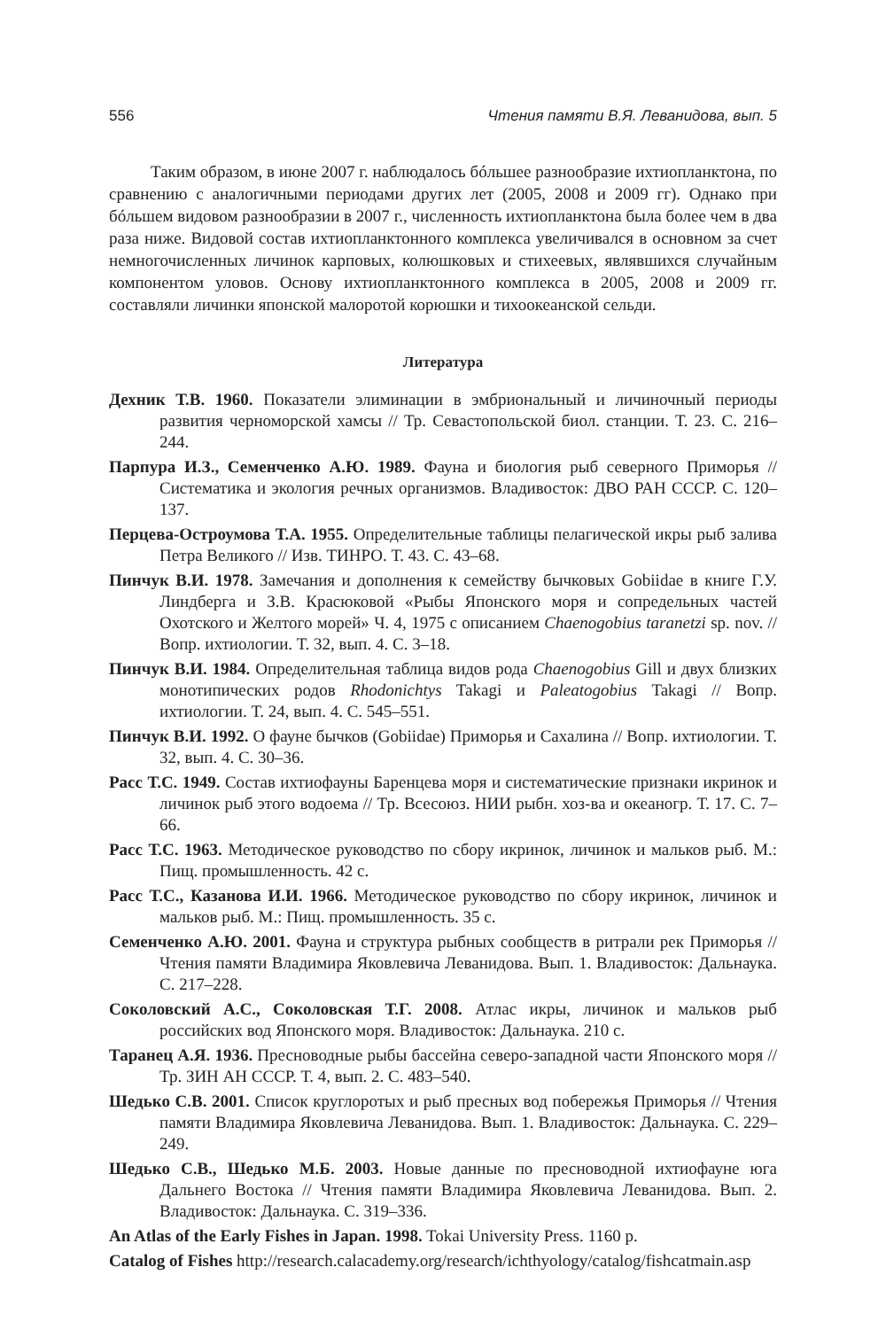556 Чтения памяти В.Я. Леванидова, вып. 5
Таким образом, в июне 2007 г. наблюдалось бóльшее разнообразие ихтиопланктона, по сравнению с аналогичными периодами других лет (2005, 2008 и 2009 гг). Однако при бóльшем видовом разнообразии в 2007 г., численность ихтиопланктона была более чем в два раза ниже. Видовой состав ихтиопланктонного комплекса увеличивался в основном за счет немногочисленных личинок карповых, колюшковых и стихеевых, являвшихся случайным компонентом уловов. Основу ихтиопланктонного комплекса в 2005, 2008 и 2009 гг. составляли личинки японской малоротой корюшки и тихоокеанской сельди.
Литература
Дехник Т.В. 1960. Показатели элиминации в эмбриональный и личиночный периоды развития черноморской хамсы // Тр. Севастопольской биол. станции. Т. 23. С. 216–244.
Парпура И.З., Семенченко А.Ю. 1989. Фауна и биология рыб северного Приморья // Систематика и экология речных организмов. Владивосток: ДВО РАН СССР. С. 120–137.
Перцева-Остроумова Т.А. 1955. Определительные таблицы пелагической икры рыб залива Петра Великого // Изв. ТИНРО. Т. 43. С. 43–68.
Пинчук В.И. 1978. Замечания и дополнения к семейству бычковых Gobiidae в книге Г.У. Линдберга и З.В. Красюковой «Рыбы Японского моря и сопредельных частей Охотского и Желтого морей» Ч. 4, 1975 с описанием Chaenogobius taranetzi sp. nov. // Вопр. ихтиологии. Т. 32, вып. 4. С. 3–18.
Пинчук В.И. 1984. Определительная таблица видов рода Chaenogobius Gill и двух близких монотипических родов Rhodonichtys Takagi и Paleatogobius Takagi // Вопр. ихтиологии. Т. 24, вып. 4. С. 545–551.
Пинчук В.И. 1992. О фауне бычков (Gobiidae) Приморья и Сахалина // Вопр. ихтиологии. Т. 32, вып. 4. С. 30–36.
Расс Т.С. 1949. Состав ихтиофауны Баренцева моря и систематические признаки икринок и личинок рыб этого водоема // Тр. Всесоюз. НИИ рыбн. хоз-ва и океаногр. Т. 17. С. 7–66.
Расс Т.С. 1963. Методическое руководство по сбору икринок, личинок и мальков рыб. М.: Пищ. промышленность. 42 с.
Расс Т.С., Казанова И.И. 1966. Методическое руководство по сбору икринок, личинок и мальков рыб. М.: Пищ. промышленность. 35 с.
Семенченко А.Ю. 2001. Фауна и структура рыбных сообществ в ритрали рек Приморья // Чтения памяти Владимира Яковлевича Леванидова. Вып. 1. Владивосток: Дальнаука. С. 217–228.
Соколовский А.С., Соколовская Т.Г. 2008. Атлас икры, личинок и мальков рыб российских вод Японского моря. Владивосток: Дальнаука. 210 с.
Таранец А.Я. 1936. Пресноводные рыбы бассейна северо-западной части Японского моря // Тр. ЗИН АН СССР. Т. 4, вып. 2. С. 483–540.
Шедько С.В. 2001. Список круглоротых и рыб пресных вод побережья Приморья // Чтения памяти Владимира Яковлевича Леванидова. Вып. 1. Владивосток: Дальнаука. С. 229–249.
Шедько С.В., Шедько М.Б. 2003. Новые данные по пресноводной ихтиофауне юга Дальнего Востока // Чтения памяти Владимира Яковлевича Леванидова. Вып. 2. Владивосток: Дальнаука. С. 319–336.
An Atlas of the Early Fishes in Japan. 1998. Tokai University Press. 1160 p.
Catalog of Fishes http://research.calacademy.org/research/ichthyology/catalog/fishcatmain.asp